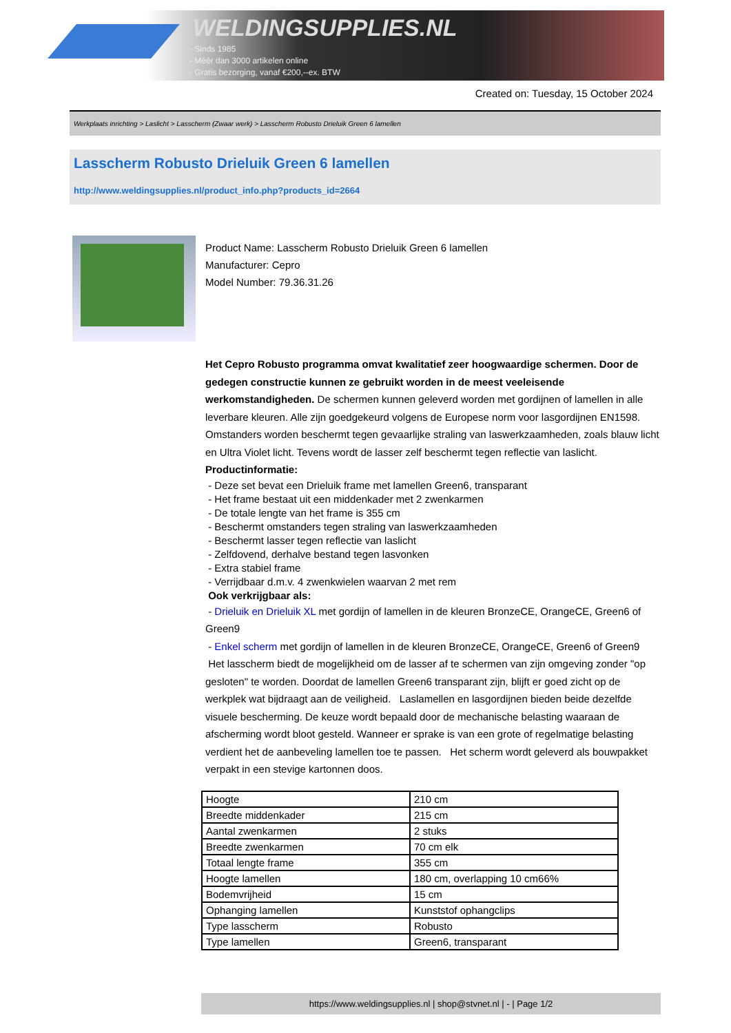WELDINGSUPPLIES.NL
- Sinds 1985
- Méér dan 3000 artikelen online
- Gratis bezorging, vanaf €200,--ex. BTW
Created on: Tuesday, 15 October 2024
Werkplaats inrichting > Laslicht > Lasscherm (Zwaar werk) > Lasscherm Robusto Drieluik Green 6 lamellen
Lasscherm Robusto Drieluik Green 6 lamellen
http://www.weldingsupplies.nl/product_info.php?products_id=2664
Product Name: Lasscherm Robusto Drieluik Green 6 lamellen
Manufacturer: Cepro
Model Number: 79.36.31.26
Het Cepro Robusto programma omvat kwalitatief zeer hoogwaardige schermen. Door de gedegen constructie kunnen ze gebruikt worden in de meest veeleisende werkomstandigheden. De schermen kunnen geleverd worden met gordijnen of lamellen in alle leverbare kleuren. Alle zijn goedgekeurd volgens de Europese norm voor lasgordijnen EN1598. Omstanders worden beschermt tegen gevaarlijke straling van laswerkzaamheden, zoals blauw licht en Ultra Violet licht. Tevens wordt de lasser zelf beschermt tegen reflectie van laslicht. Productinformatie:
- Deze set bevat een Drieluik frame met lamellen Green6, transparant
- Het frame bestaat uit een middenkader met 2 zwenkarmen
- De totale lengte van het frame is 355 cm
- Beschermt omstanders tegen straling van laswerkzaamheden
- Beschermt lasser tegen reflectie van laslicht
- Zelfdovend, derhalve bestand tegen lasvonken
- Extra stabiel frame
- Verrijdbaar d.m.v. 4 zwenkwielen waarvan 2 met rem
Ook verkrijgbaar als:
- Drieluik en Drieluik XL met gordijn of lamellen in de kleuren BronzeCE, OrangeCE, Green6 of Green9
- Enkel scherm met gordijn of lamellen in de kleuren BronzeCE, OrangeCE, Green6 of Green9
Het lasscherm biedt de mogelijkheid om de lasser af te schermen van zijn omgeving zonder "op gesloten" te worden. Doordat de lamellen Green6 transparant zijn, blijft er goed zicht op de werkplek wat bijdraagt aan de veiligheid. Laslamellen en lasgordijnen bieden beide dezelfde visuele bescherming. De keuze wordt bepaald door de mechanische belasting waaraan de afscherming wordt bloot gesteld. Wanneer er sprake is van een grote of regelmatige belasting verdient het de aanbeveling lamellen toe te passen. Het scherm wordt geleverd als bouwpakket verpakt in een stevige kartonnen doos.
| Hoogte | 210 cm |
| Breedte middenkader | 215 cm |
| Aantal zwenkarmen | 2 stuks |
| Breedte zwenkarmen | 70 cm elk |
| Totaal lengte frame | 355 cm |
| Hoogte lamellen | 180 cm, overlapping 10 cm66% |
| Bodemvrijheid | 15 cm |
| Ophanging lamellen | Kunststof ophangclips |
| Type lasscherm | Robusto |
| Type lamellen | Green6, transparant |
https://www.weldingsupplies.nl | shop@stvnet.nl | - | Page 1/2